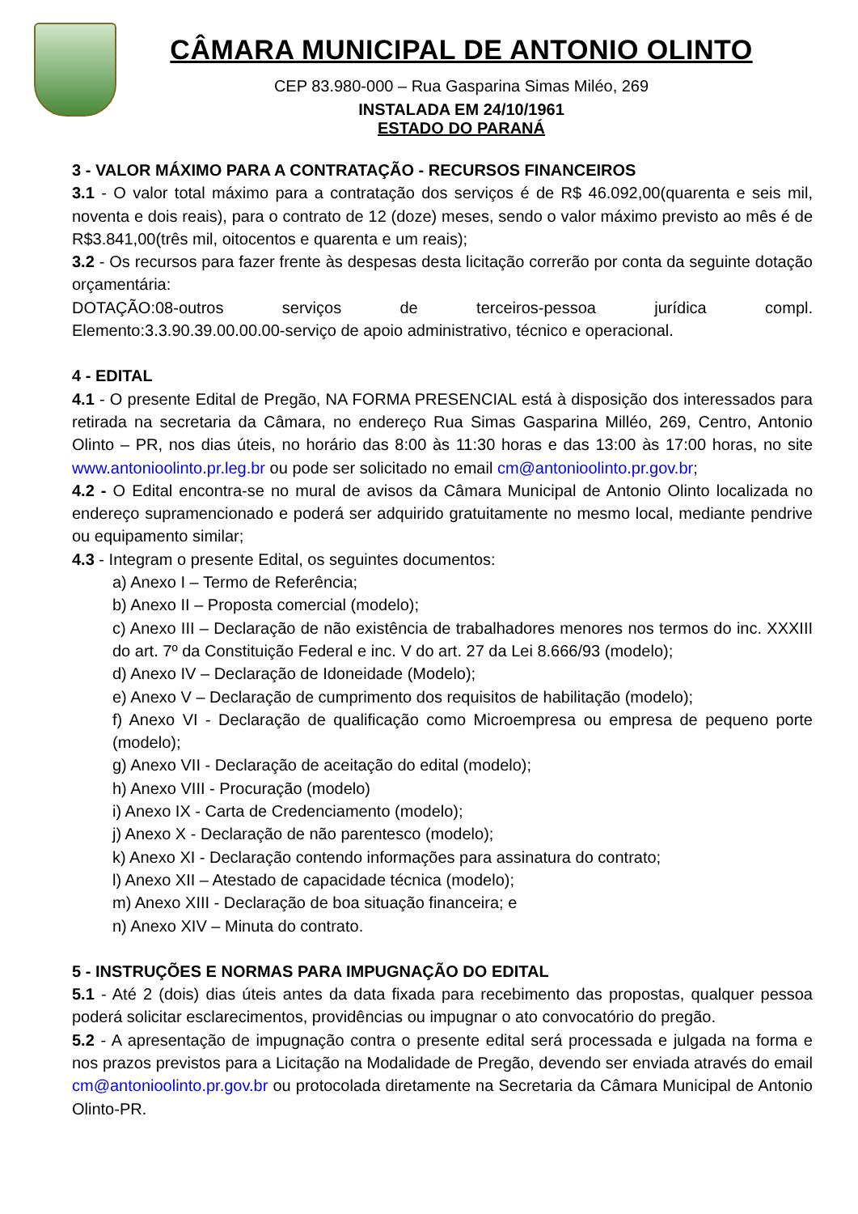CÂMARA MUNICIPAL DE ANTONIO OLINTO
CEP 83.980-000 – Rua Gasparina Simas Miléo, 269
INSTALADA EM 24/10/1961
ESTADO DO PARANÁ
3 - VALOR MÁXIMO PARA A CONTRATAÇÃO - RECURSOS FINANCEIROS
3.1 - O valor total máximo para a contratação dos serviços é de R$ 46.092,00(quarenta e seis mil, noventa e dois reais), para o contrato de 12 (doze) meses, sendo o valor máximo previsto ao mês é de R$3.841,00(três mil, oitocentos e quarenta e um reais);
3.2 - Os recursos para fazer frente às despesas desta licitação correrão por conta da seguinte dotação orçamentária:
DOTAÇÃO:08-outros serviços de terceiros-pessoa jurídica compl.
Elemento:3.3.90.39.00.00.00-serviço de apoio administrativo, técnico e operacional.
4 - EDITAL
4.1 - O presente Edital de Pregão, NA FORMA PRESENCIAL está à disposição dos interessados para retirada na secretaria da Câmara, no endereço Rua Simas Gasparina Milléo, 269, Centro, Antonio Olinto – PR, nos dias úteis, no horário das 8:00 às 11:30 horas e das 13:00 às 17:00 horas, no site www.antonioolinto.pr.leg.br ou pode ser solicitado no email cm@antonioolinto.pr.gov.br;
4.2 - O Edital encontra-se no mural de avisos da Câmara Municipal de Antonio Olinto localizada no endereço supramencionado e poderá ser adquirido gratuitamente no mesmo local, mediante pendrive ou equipamento similar;
4.3 - Integram o presente Edital, os seguintes documentos:
a) Anexo I – Termo de Referência;
b) Anexo II – Proposta comercial (modelo);
c) Anexo III – Declaração de não existência de trabalhadores menores nos termos do inc. XXXIII do art. 7º da Constituição Federal e inc. V do art. 27 da Lei 8.666/93 (modelo);
d) Anexo IV – Declaração de Idoneidade (Modelo);
e) Anexo V – Declaração de cumprimento dos requisitos de habilitação (modelo);
f) Anexo VI - Declaração de qualificação como Microempresa ou empresa de pequeno porte (modelo);
g) Anexo VII - Declaração de aceitação do edital (modelo);
h) Anexo VIII - Procuração (modelo)
i) Anexo IX - Carta de Credenciamento (modelo);
j) Anexo X - Declaração de não parentesco (modelo);
k) Anexo XI - Declaração contendo informações para assinatura do contrato;
l) Anexo XII – Atestado de capacidade técnica (modelo);
m) Anexo XIII - Declaração de boa situação financeira; e
n) Anexo XIV – Minuta do contrato.
5 - INSTRUÇÕES E NORMAS PARA IMPUGNAÇÃO DO EDITAL
5.1 - Até 2 (dois) dias úteis antes da data fixada para recebimento das propostas, qualquer pessoa poderá solicitar esclarecimentos, providências ou impugnar o ato convocatório do pregão.
5.2 - A apresentação de impugnação contra o presente edital será processada e julgada na forma e nos prazos previstos para a Licitação na Modalidade de Pregão, devendo ser enviada através do email cm@antonioolinto.pr.gov.br ou protocolada diretamente na Secretaria da Câmara Municipal de Antonio Olinto-PR.